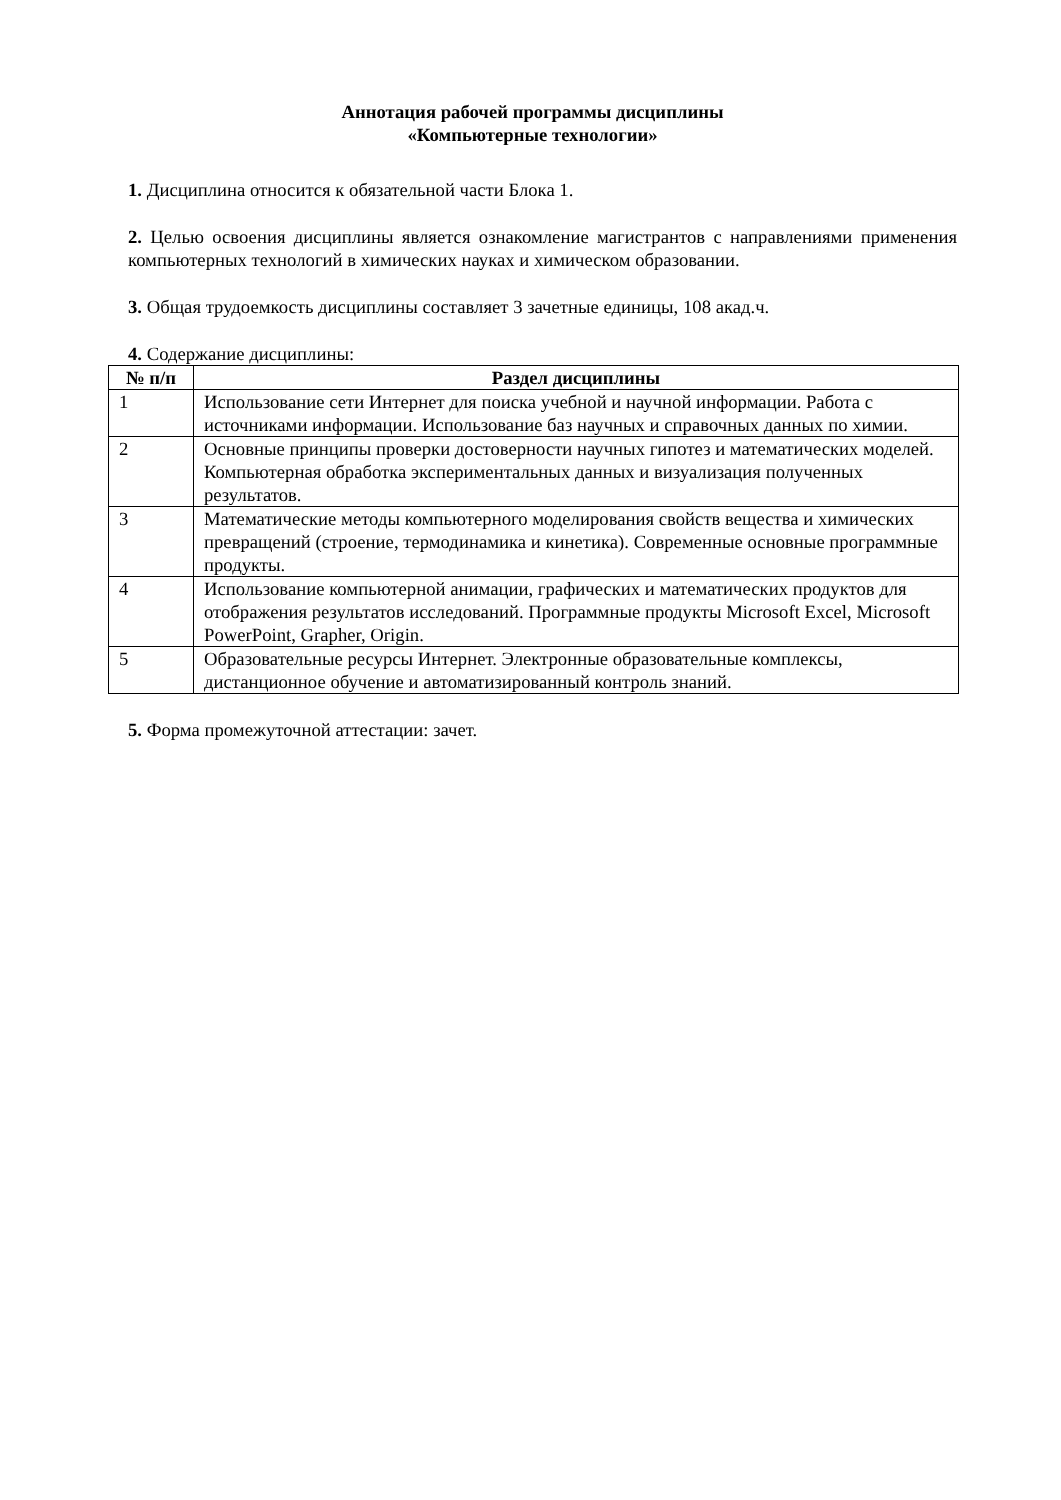Аннотация рабочей программы дисциплины
«Компьютерные технологии»
1. Дисциплина относится к обязательной части Блока 1.
2. Целью освоения дисциплины является ознакомление магистрантов с направлениями применения компьютерных технологий в химических науках и химическом образовании.
3. Общая трудоемкость дисциплины составляет 3 зачетные единицы, 108 акад.ч.
4. Содержание дисциплины:
| № п/п | Раздел дисциплины |
| --- | --- |
| 1 | Использование сети Интернет для поиска учебной и научной информации. Работа с источниками информации. Использование баз научных и справочных данных по химии. |
| 2 | Основные принципы проверки достоверности научных гипотез и математических моделей. Компьютерная обработка экспериментальных данных и визуализация полученных результатов. |
| 3 | Математические методы компьютерного моделирования свойств вещества и химических превращений (строение, термодинамика и кинетика). Современные основные программные продукты. |
| 4 | Использование компьютерной анимации, графических и математических продуктов для отображения результатов исследований. Программные продукты Microsoft Excel, Microsoft PowerPoint, Grapher, Origin. |
| 5 | Образовательные ресурсы Интернет. Электронные образовательные комплексы, дистанционное обучение и автоматизированный контроль знаний. |
5. Форма промежуточной аттестации: зачет.